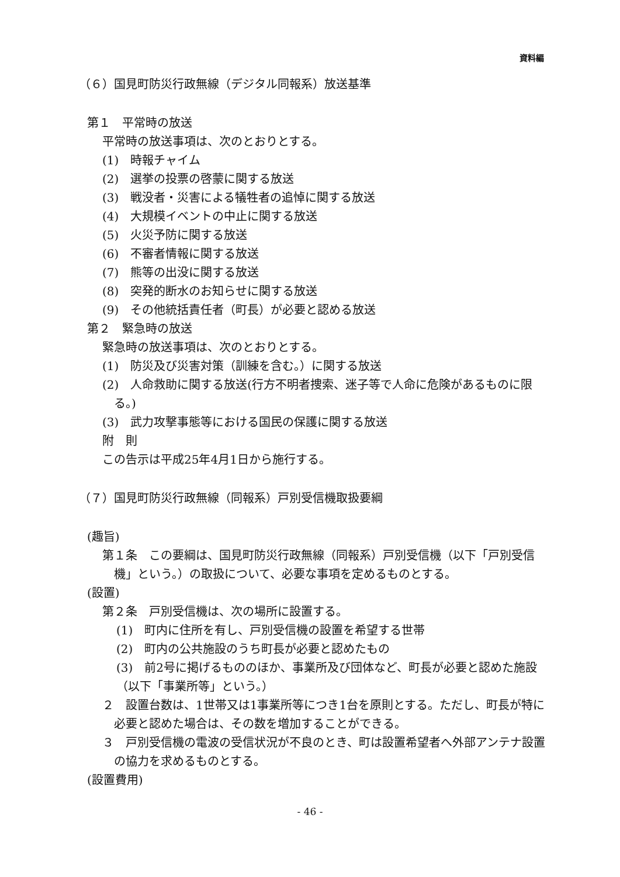資料編
（６）国見町防災行政無線（デジタル同報系）放送基準
第１　平常時の放送
平常時の放送事項は、次のとおりとする。
(1)　時報チャイム
(2)　選挙の投票の啓蒙に関する放送
(3)　戦没者・災害による犠牲者の追悼に関する放送
(4)　大規模イベントの中止に関する放送
(5)　火災予防に関する放送
(6)　不審者情報に関する放送
(7)　熊等の出没に関する放送
(8)　突発的断水のお知らせに関する放送
(9)　その他統括責任者（町長）が必要と認める放送
第２　緊急時の放送
緊急時の放送事項は、次のとおりとする。
(1)　防災及び災害対策（訓練を含む。）に関する放送
(2)　人命救助に関する放送(行方不明者捜索、迷子等で人命に危険があるものに限る。)
(3)　武力攻撃事態等における国民の保護に関する放送
附　則
この告示は平成25年4月1日から施行する。
（７）国見町防災行政無線（同報系）戸別受信機取扱要綱
(趣旨)
第１条　この要綱は、国見町防災行政無線（同報系）戸別受信機（以下「戸別受信機」という。）の取扱について、必要な事項を定めるものとする。
(設置)
第２条　戸別受信機は、次の場所に設置する。
(1)　町内に住所を有し、戸別受信機の設置を希望する世帯
(2)　町内の公共施設のうち町長が必要と認めたもの
(3)　前2号に掲げるもののほか、事業所及び団体など、町長が必要と認めた施設（以下「事業所等」という。）
２　設置台数は、1世帯又は1事業所等につき1台を原則とする。ただし、町長が特に必要と認めた場合は、その数を増加することができる。
３　戸別受信機の電波の受信状況が不良のとき、町は設置希望者へ外部アンテナ設置の協力を求めるものとする。
(設置費用)
- 46 -